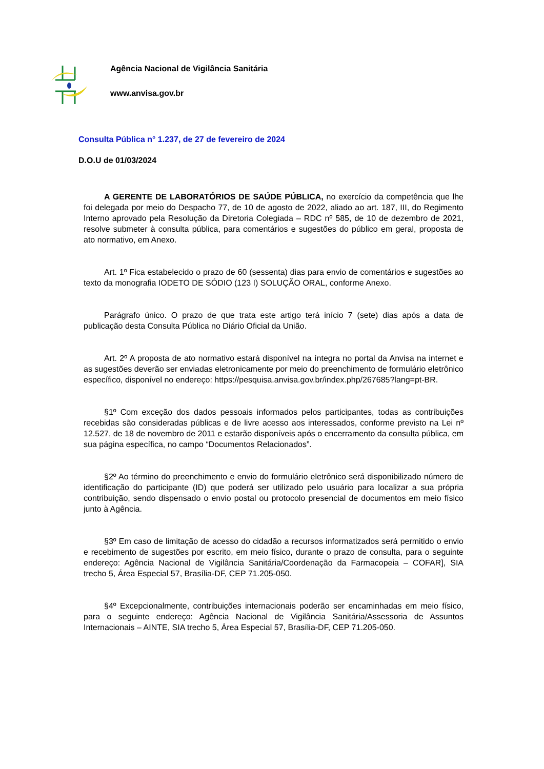Agência Nacional de Vigilância Sanitária
www.anvisa.gov.br
Consulta Pública n° 1.237, de 27 de fevereiro de 2024
D.O.U de 01/03/2024
A GERENTE DE LABORATÓRIOS DE SAÚDE PÚBLICA, no exercício da competência que lhe foi delegada por meio do Despacho 77, de 10 de agosto de 2022, aliado ao art. 187, III, do Regimento Interno aprovado pela Resolução da Diretoria Colegiada – RDC nº 585, de 10 de dezembro de 2021, resolve submeter à consulta pública, para comentários e sugestões do público em geral, proposta de ato normativo, em Anexo.
Art. 1º Fica estabelecido o prazo de 60 (sessenta) dias para envio de comentários e sugestões ao texto da monografia IODETO DE SÓDIO (123 I) SOLUÇÃO ORAL, conforme Anexo.
Parágrafo único. O prazo de que trata este artigo terá início 7 (sete) dias após a data de publicação desta Consulta Pública no Diário Oficial da União.
Art. 2º A proposta de ato normativo estará disponível na íntegra no portal da Anvisa na internet e as sugestões deverão ser enviadas eletronicamente por meio do preenchimento de formulário eletrônico específico, disponível no endereço: https://pesquisa.anvisa.gov.br/index.php/267685?lang=pt-BR.
§1º Com exceção dos dados pessoais informados pelos participantes, todas as contribuições recebidas são consideradas públicas e de livre acesso aos interessados, conforme previsto na Lei nº 12.527, de 18 de novembro de 2011 e estarão disponíveis após o encerramento da consulta pública, em sua página específica, no campo “Documentos Relacionados”.
§2º Ao término do preenchimento e envio do formulário eletrônico será disponibilizado número de identificação do participante (ID) que poderá ser utilizado pelo usuário para localizar a sua própria contribuição, sendo dispensado o envio postal ou protocolo presencial de documentos em meio físico junto à Agência.
§3º Em caso de limitação de acesso do cidadão a recursos informatizados será permitido o envio e recebimento de sugestões por escrito, em meio físico, durante o prazo de consulta, para o seguinte endereço: Agência Nacional de Vigilância Sanitária/Coordenação da Farmacopeia – COFAR], SIA trecho 5, Área Especial 57, Brasília-DF, CEP 71.205-050.
§4º Excepcionalmente, contribuições internacionais poderão ser encaminhadas em meio físico, para o seguinte endereço: Agência Nacional de Vigilância Sanitária/Assessoria de Assuntos Internacionais – AINTE, SIA trecho 5, Área Especial 57, Brasília-DF, CEP 71.205-050.